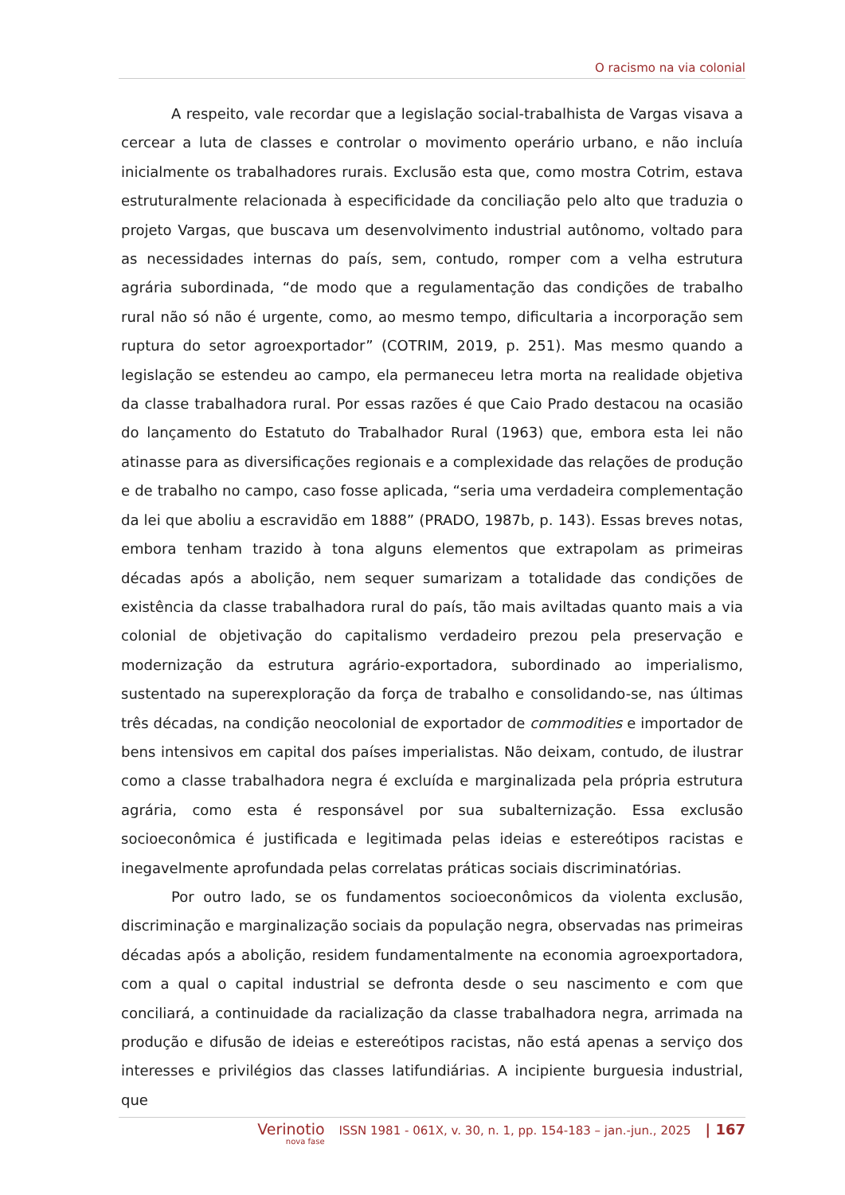O racismo na via colonial
A respeito, vale recordar que a legislação social-trabalhista de Vargas visava a cercear a luta de classes e controlar o movimento operário urbano, e não incluía inicialmente os trabalhadores rurais. Exclusão esta que, como mostra Cotrim, estava estruturalmente relacionada à especificidade da conciliação pelo alto que traduzia o projeto Vargas, que buscava um desenvolvimento industrial autônomo, voltado para as necessidades internas do país, sem, contudo, romper com a velha estrutura agrária subordinada, “de modo que a regulamentação das condições de trabalho rural não só não é urgente, como, ao mesmo tempo, dificultaria a incorporação sem ruptura do setor agroexportador” (COTRIM, 2019, p. 251). Mas mesmo quando a legislação se estendeu ao campo, ela permaneceu letra morta na realidade objetiva da classe trabalhadora rural. Por essas razões é que Caio Prado destacou na ocasião do lançamento do Estatuto do Trabalhador Rural (1963) que, embora esta lei não atinasse para as diversificações regionais e a complexidade das relações de produção e de trabalho no campo, caso fosse aplicada, “seria uma verdadeira complementação da lei que aboliu a escravidão em 1888” (PRADO, 1987b, p. 143). Essas breves notas, embora tenham trazido à tona alguns elementos que extrapolam as primeiras décadas após a abolição, nem sequer sumarizam a totalidade das condições de existência da classe trabalhadora rural do país, tão mais aviltadas quanto mais a via colonial de objetivação do capitalismo verdadeiro prezou pela preservação e modernização da estrutura agrário-exportadora, subordinado ao imperialismo, sustentado na superexploração da força de trabalho e consolidando-se, nas últimas três décadas, na condição neocolonial de exportador de commodities e importador de bens intensivos em capital dos países imperialistas. Não deixam, contudo, de ilustrar como a classe trabalhadora negra é excluída e marginalizada pela própria estrutura agrária, como esta é responsável por sua subalternização. Essa exclusão socioeconômica é justificada e legitimada pelas ideias e estereótipos racistas e inegavelmente aprofundada pelas correlatas práticas sociais discriminatórias.
Por outro lado, se os fundamentos socioeconômicos da violenta exclusão, discriminação e marginalização sociais da população negra, observadas nas primeiras décadas após a abolição, residem fundamentalmente na economia agroexportadora, com a qual o capital industrial se defronta desde o seu nascimento e com que conciliará, a continuidade da racialização da classe trabalhadora negra, arrimada na produção e difusão de ideias e estereótipos racistas, não está apenas a serviço dos interesses e privilégios das classes latifundiárias. A incipiente burguesia industrial, que
Verinotio
nova fase
ISSN 1981 - 061X, v. 30, n. 1, pp. 154-183 – jan.-jun., 2025
| 167